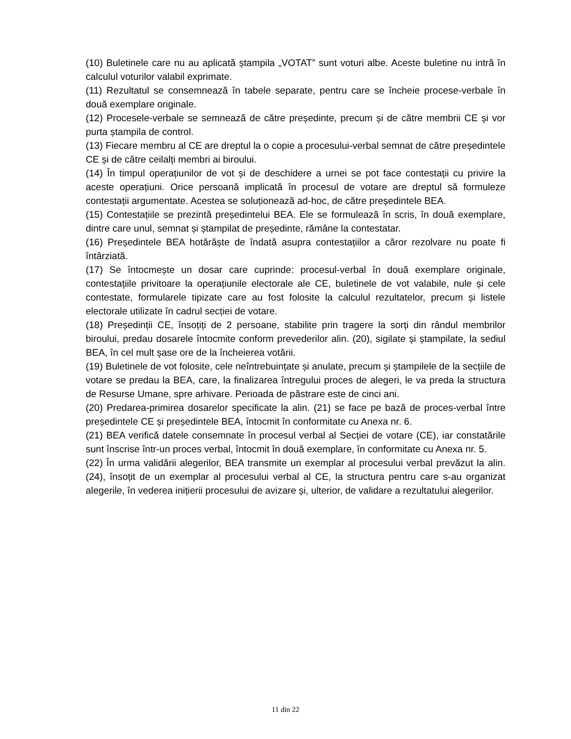(10) Buletinele care nu au aplicată ștampila „VOTAT” sunt voturi albe. Aceste buletine nu intră în calculul voturilor valabil exprimate.
(11) Rezultatul se consemnează în tabele separate, pentru care se încheie procese-verbale în două exemplare originale.
(12) Procesele-verbale se semnează de către președinte, precum și de către membrii CE și vor purta ștampila de control.
(13) Fiecare membru al CE are dreptul la o copie a procesului-verbal semnat de către președintele CE și de către ceilalți membri ai biroului.
(14) În timpul operațiunilor de vot și de deschidere a urnei se pot face contestații cu privire la aceste operațiuni. Orice persoană implicată în procesul de votare are dreptul să formuleze contestații argumentate. Acestea se soluționează ad-hoc, de către președintele BEA.
(15) Contestațiile se prezintă președintelui BEA. Ele se formulează în scris, în două exemplare, dintre care unul, semnat și ștampilat de președinte, rămâne la contestatar.
(16) Președintele BEA hotărăște de îndată asupra contestațiilor a căror rezolvare nu poate fi întârziată.
(17) Se întocmește un dosar care cuprinde: procesul-verbal în două exemplare originale, contestațiile privitoare la operațiunile electorale ale CE, buletinele de vot valabile, nule și cele contestate, formularele tipizate care au fost folosite la calculul rezultatelor, precum și listele electorale utilizate în cadrul secției de votare.
(18) Președinții CE, însoțiți de 2 persoane, stabilite prin tragere la sorți din rândul membrilor biroului, predau dosarele întocmite conform prevederilor alin. (20), sigilate și ștampilate, la sediul BEA, în cel mult șase ore de la încheierea votării.
(19) Buletinele de vot folosite, cele neîntrebuințate și anulate, precum și ștampilele de la secțiile de votare se predau la BEA, care, la finalizarea întregului proces de alegeri, le va preda la structura de Resurse Umane, spre arhivare. Perioada de păstrare este de cinci ani.
(20) Predarea-primirea dosarelor specificate la alin. (21) se face pe bază de proces-verbal între președintele CE și președintele BEA, întocmit în conformitate cu Anexa nr. 6.
(21) BEA verifică datele consemnate în procesul verbal al Secției de votare (CE), iar constatările sunt înscrise într-un proces verbal, întocmit în două exemplare, în conformitate cu Anexa nr. 5.
(22) În urma validării alegerilor, BEA transmite un exemplar al procesului verbal prevăzut la alin. (24), însoțit de un exemplar al procesului verbal al CE, la structura pentru care s-au organizat alegerile, în vederea inițierii procesului de avizare și, ulterior, de validare a rezultatului alegerilor.
11 din 22